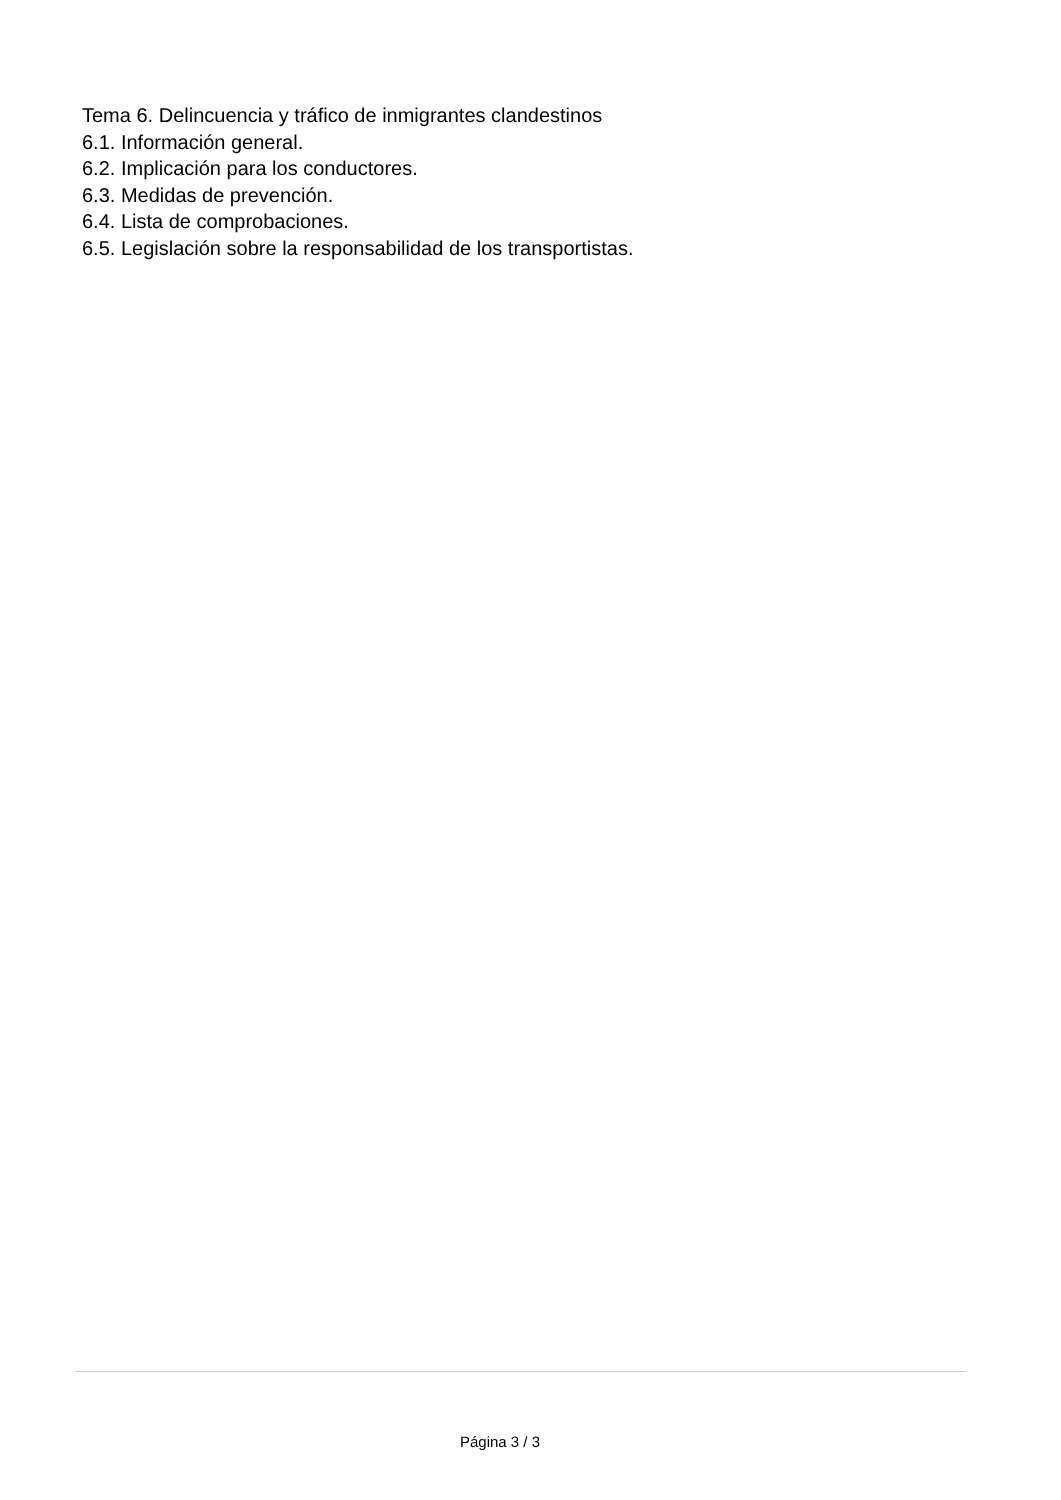Tema 6. Delincuencia y tráfico de inmigrantes clandestinos
6.1. Información general.
6.2. Implicación para los conductores.
6.3. Medidas de prevención.
6.4. Lista de comprobaciones.
6.5. Legislación sobre la responsabilidad de los transportistas.
Página 3 / 3